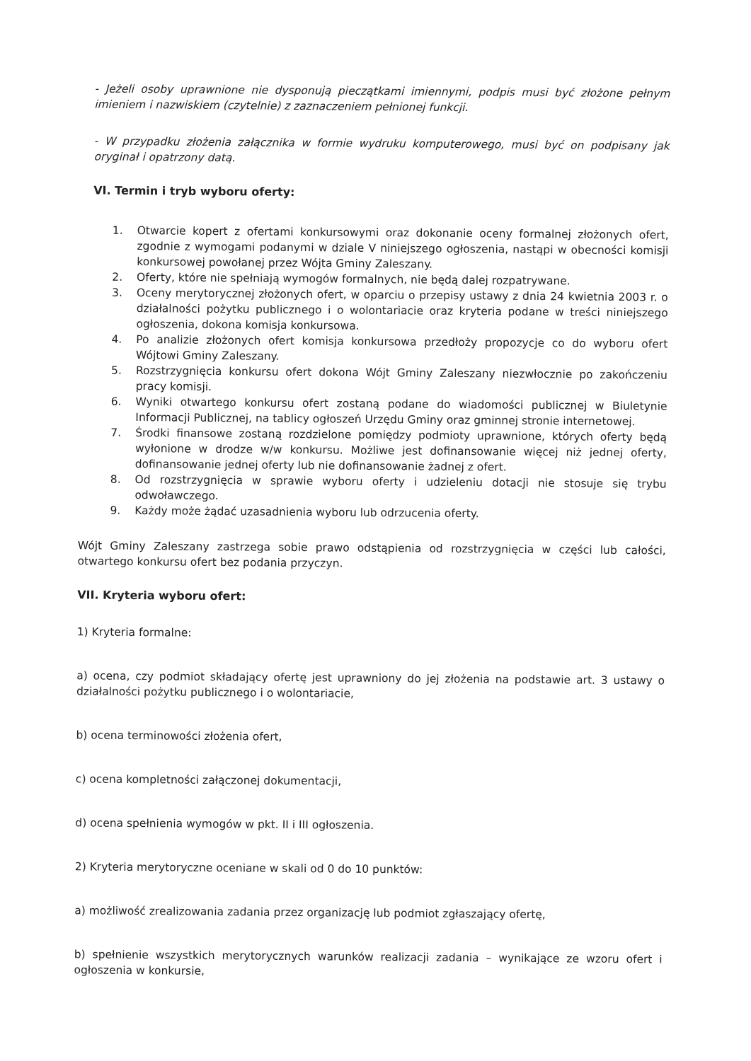- Jeżeli osoby uprawnione nie dysponują pieczątkami imiennymi, podpis musi być złożone pełnym imieniem i nazwiskiem (czytelnie) z zaznaczeniem pełnionej funkcji.
- W przypadku złożenia załącznika w formie wydruku komputerowego, musi być on podpisany jak oryginał i opatrzony datą.
VI. Termin i tryb wyboru oferty:
1. Otwarcie kopert z ofertami konkursowymi oraz dokonanie oceny formalnej złożonych ofert, zgodnie z wymogami podanymi w dziale V niniejszego ogłoszenia, nastąpi w obecności komisji konkursowej powołanej przez Wójta Gminy Zaleszany.
2. Oferty, które nie spełniają wymogów formalnych, nie będą dalej rozpatrywane.
3. Oceny merytorycznej złożonych ofert, w oparciu o przepisy ustawy z dnia 24 kwietnia 2003 r. o działalności pożytku publicznego i o wolontariacie oraz kryteria podane w treści niniejszego ogłoszenia, dokona komisja konkursowa.
4. Po analizie złożonych ofert komisja konkursowa przedłoży propozycje co do wyboru ofert Wójtowi Gminy Zaleszany.
5. Rozstrzygnięcia konkursu ofert dokona Wójt Gminy Zaleszany niezwłocznie po zakończeniu pracy komisji.
6. Wyniki otwartego konkursu ofert zostaną podane do wiadomości publicznej w Biuletynie Informacji Publicznej, na tablicy ogłoszeń Urzędu Gminy oraz gminnej stronie internetowej.
7. Środki finansowe zostaną rozdzielone pomiędzy podmioty uprawnione, których oferty będą wyłonione w drodze w/w konkursu. Możliwe jest dofinansowanie więcej niż jednej oferty, dofinansowanie jednej oferty lub nie dofinansowanie żadnej z ofert.
8. Od rozstrzygnięcia w sprawie wyboru oferty i udzieleniu dotacji nie stosuje się trybu odwoławczego.
9. Każdy może żądać uzasadnienia wyboru lub odrzucenia oferty.
Wójt Gminy Zaleszany zastrzega sobie prawo odstąpienia od rozstrzygnięcia w części lub całości, otwartego konkursu ofert bez podania przyczyn.
VII. Kryteria wyboru ofert:
1) Kryteria formalne:
a) ocena, czy podmiot składający ofertę jest uprawniony do jej złożenia na podstawie art. 3 ustawy o działalności pożytku publicznego i o wolontariacie,
b) ocena terminowości złożenia ofert,
c) ocena kompletności załączonej dokumentacji,
d) ocena spełnienia wymogów w pkt. II i III ogłoszenia.
2) Kryteria merytoryczne oceniane w skali od 0 do 10 punktów:
a) możliwość zrealizowania zadania przez organizację lub podmiot zgłaszający ofertę,
b) spełnienie wszystkich merytorycznych warunków realizacji zadania – wynikające ze wzoru ofert i ogłoszenia w konkursie,